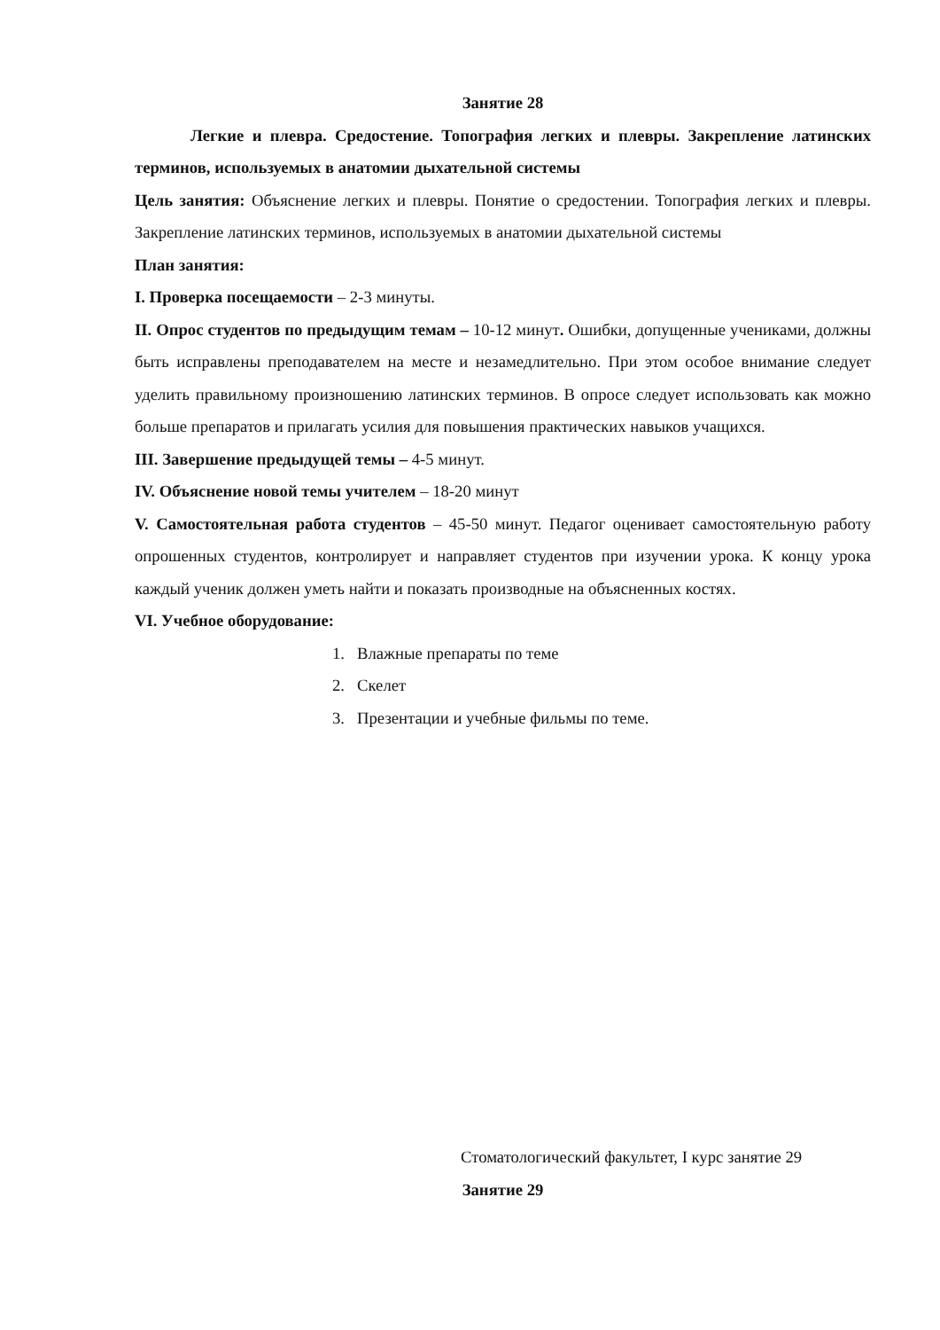Занятие 28
Легкие и плевра. Средостение. Топография легких и плевры. Закрепление латинских терминов, используемых в анатомии дыхательной системы
Цель занятия: Объяснение легких и плевры. Понятие о средостении. Топография легких и плевры. Закрепление латинских терминов, используемых в анатомии дыхательной системы
План занятия:
I. Проверка посещаемости – 2-3 минуты.
II. Опрос студентов по предыдущим темам – 10-12 минут. Ошибки, допущенные учениками, должны быть исправлены преподавателем на месте и незамедлительно. При этом особое внимание следует уделить правильному произношению латинских терминов. В опросе следует использовать как можно больше препаратов и прилагать усилия для повышения практических навыков учащихся.
III. Завершение предыдущей темы – 4-5 минут.
IV. Объяснение новой темы учителем – 18-20 минут
V. Самостоятельная работа студентов – 45-50 минут. Педагог оценивает самостоятельную работу опрошенных студентов, контролирует и направляет студентов при изучении урока. К концу урока каждый ученик должен уметь найти и показать производные на объясненных костях.
VI. Учебное оборудование:
1. Влажные препараты по теме
2. Скелет
3. Презентации и учебные фильмы по теме.
Стоматологический факультет, I курс занятие 29
Занятие 29